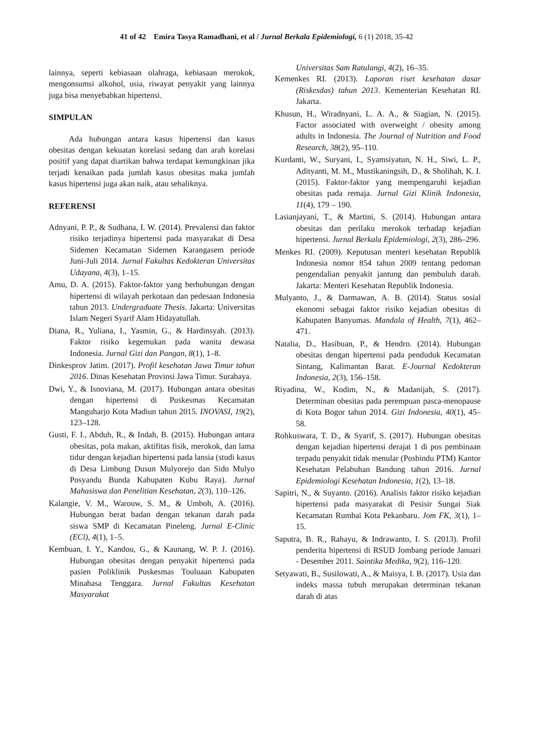41 of 42 Emira Tasya Ramadhani, et al / Jurnal Berkala Epidemiologi, 6 (1) 2018, 35-42
lainnya, seperti kebiasaan olahraga, kebiasaan merokok, mengonsumsi alkohol, usia, riwayat penyakit yang lainnya juga bisa menyebabkan hipertensi.
SIMPULAN
Ada hubungan antara kasus hipertensi dan kasus obesitas dengan kekuatan korelasi sedang dan arah korelasi positif yang dapat diartikan bahwa terdapat kemungkinan jika terjadi kenaikan pada jumlah kasus obesitas maka jumlah kasus hipertensi juga akan naik, atau sebaliknya.
REFERENSI
Adnyani, P. P., & Sudhana, I. W. (2014). Prevalensi dan faktor risiko terjadinya hipertensi pada masyarakat di Desa Sidemen Kecamatan Sidemen Karangasem periode Juni-Juli 2014. Jurnal Fakultas Kedokteran Universitas Udayana, 4(3), 1–15.
Amu, D. A. (2015). Faktor-faktor yang berhubungan dengan hipertensi di wilayah perkotaan dan pedesaan Indonesia tahun 2013. Undergraduate Thesis. Jakarta: Universitas Islam Negeri Syarif Alam Hidayatullah.
Diana, R., Yuliana, I., Yasmin, G., & Hardinsyah. (2013). Faktor risiko kegemukan pada wanita dewasa Indonesia. Jurnal Gizi dan Pangan, 8(1), 1–8.
Dinkesprov Jatim. (2017). Profil kesehatan Jawa Timur tahun 2016. Dinas Kesehatan Provinsi Jawa Timur. Surabaya.
Dwi, Y., & Isnoviana, M. (2017). Hubungan antara obesitas dengan hipertensi di Puskesmas Kecamatan Manguharjo Kota Madiun tahun 2015. INOVASI, 19(2), 123–128.
Gusti, F. I., Abduh, R., & Indah, B. (2015). Hubungan antara obesitas, pola makan, aktifitas fisik, merokok, dan lama tidur dengan kejadian hipertensi pada lansia (studi kasus di Desa Limbung Dusun Mulyorejo dan Sido Mulyo Posyandu Bunda Kabupaten Kubu Raya). Jurnal Mahasiswa dan Penelitian Kesehatan, 2(3), 110–126.
Kalangie, V. M., Warouw, S. M., & Umboh, A. (2016). Hubungan berat badan dengan tekanan darah pada siswa SMP di Kecamatan Pineleng. Jurnal E-Clinic (ECl), 4(1), 1–5.
Kembuan, I. Y., Kandou, G., & Kaunang, W. P. J. (2016). Hubungan obesitas dengan penyakit hipertensi pada pasien Poliklinik Puskesmas Touluaan Kabupaten Minahasa Tenggara. Jurnal Fakultas Kesehatan Masyarakat
Universitas Sam Ratulangi, 4(2), 16–35.
Kemenkes RI. (2013). Laporan riset kesehatan dasar (Riskesdas) tahun 2013. Kementerian Kesehatan RI. Jakarta.
Khusun, H., Wiradnyani, L. A. A., & Siagian, N. (2015). Factor associated with overweight / obesity among adults in Indonesia. The Journal of Nutrition and Food Research, 38(2), 95–110.
Kurdanti, W., Suryani, I., Syamsiyatun, N. H., Siwi, L. P., Adityanti, M. M., Mustikaningsih, D., & Sholihah, K. I. (2015). Faktor-faktor yang mempengaruhi kejadian obesitas pada remaja. Jurnal Gizi Klinik Indonesia, 11(4), 179 – 190.
Lasianjayani, T., & Martini, S. (2014). Hubungan antara obesitas dan perilaku merokok terhadap kejadian hipertensi. Jurnal Berkala Epidemiologi, 2(3), 286–296.
Menkes RI. (2009). Keputusan menteri kesehatan Republik Indonesia nomor 854 tahun 2009 tentang pedoman pengendalian penyakit jantung dan pembuluh darah. Jakarta: Menteri Kesehatan Republik Indonesia.
Mulyanto, J., & Darmawan, A. B. (2014). Status sosial ekonomi sebagai faktor risiko kejadian obesitas di Kabupaten Banyumas. Mandala of Health, 7(1), 462–471.
Natalia, D., Hasibuan, P., & Hendro. (2014). Hubungan obesitas dengan hipertensi pada penduduk Kecamatan Sintang, Kalimantan Barat. E-Journal Kedokteran Indonesia, 2(3), 156–158.
Riyadina, W., Kodim, N., & Madanijah, S. (2017). Determinan obesitas pada perempuan pasca-menopause di Kota Bogor tahun 2014. Gizi Indonesia, 40(1), 45–58.
Rohkuswara, T. D., & Syarif, S. (2017). Hubungan obesitas dengan kejadian hipertensi derajat 1 di pos pembinaan terpadu penyakit tidak menular (Posbindu PTM) Kantor Kesehatan Pelabuhan Bandung tahun 2016. Jurnal Epidemiologi Kesehatan Indonesia, 1(2), 13–18.
Sapitri, N., & Suyanto. (2016). Analisis faktor risiko kejadian hipertensi pada masyarakat di Pesisir Sungai Siak Kecamatan Rumbai Kota Pekanbaru. Jom FK, 3(1), 1–15.
Saputra, B. R., Rahayu, & Indrawanto, I. S. (2013). Profil penderita hipertensi di RSUD Jombang periode Januari - Desember 2011. Saintika Medika, 9(2), 116–120.
Setyawati, B., Susilowati, A., & Maisya, I. B. (2017). Usia dan indeks massa tubuh merupakan determinan tekanan darah di atas